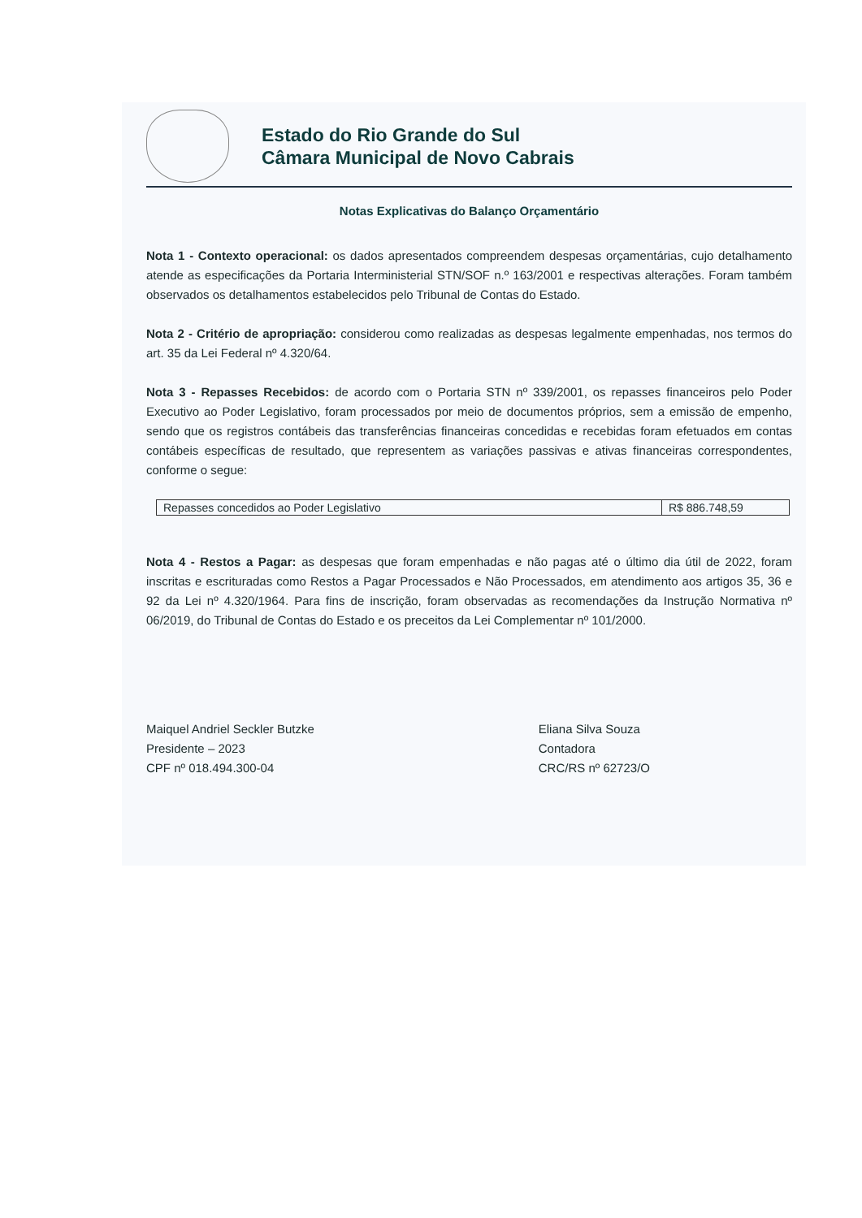Estado do Rio Grande do Sul
Câmara Municipal de Novo Cabrais
Notas Explicativas do Balanço Orçamentário
Nota 1 - Contexto operacional: os dados apresentados compreendem despesas orçamentárias, cujo detalhamento atende as especificações da Portaria Interministerial STN/SOF n.º 163/2001 e respectivas alterações. Foram também observados os detalhamentos estabelecidos pelo Tribunal de Contas do Estado.
Nota 2 - Critério de apropriação: considerou como realizadas as despesas legalmente empenhadas, nos termos do art. 35 da Lei Federal nº 4.320/64.
Nota 3 - Repasses Recebidos: de acordo com o Portaria STN nº 339/2001, os repasses financeiros pelo Poder Executivo ao Poder Legislativo, foram processados por meio de documentos próprios, sem a emissão de empenho, sendo que os registros contábeis das transferências financeiras concedidas e recebidas foram efetuados em contas contábeis específicas de resultado, que representem as variações passivas e ativas financeiras correspondentes, conforme o segue:
| Repasses concedidos ao Poder Legislativo | R$ 886.748,59 |
Nota 4 - Restos a Pagar: as despesas que foram empenhadas e não pagas até o último dia útil de 2022, foram inscritas e escrituradas como Restos a Pagar Processados e Não Processados, em atendimento aos artigos 35, 36 e 92 da Lei nº 4.320/1964. Para fins de inscrição, foram observadas as recomendações da Instrução Normativa nº 06/2019, do Tribunal de Contas do Estado e os preceitos da Lei Complementar nº 101/2000.
Maiquel Andriel Seckler Butzke
Presidente – 2023
CPF nº 018.494.300-04
Eliana Silva Souza
Contadora
CRC/RS nº 62723/O